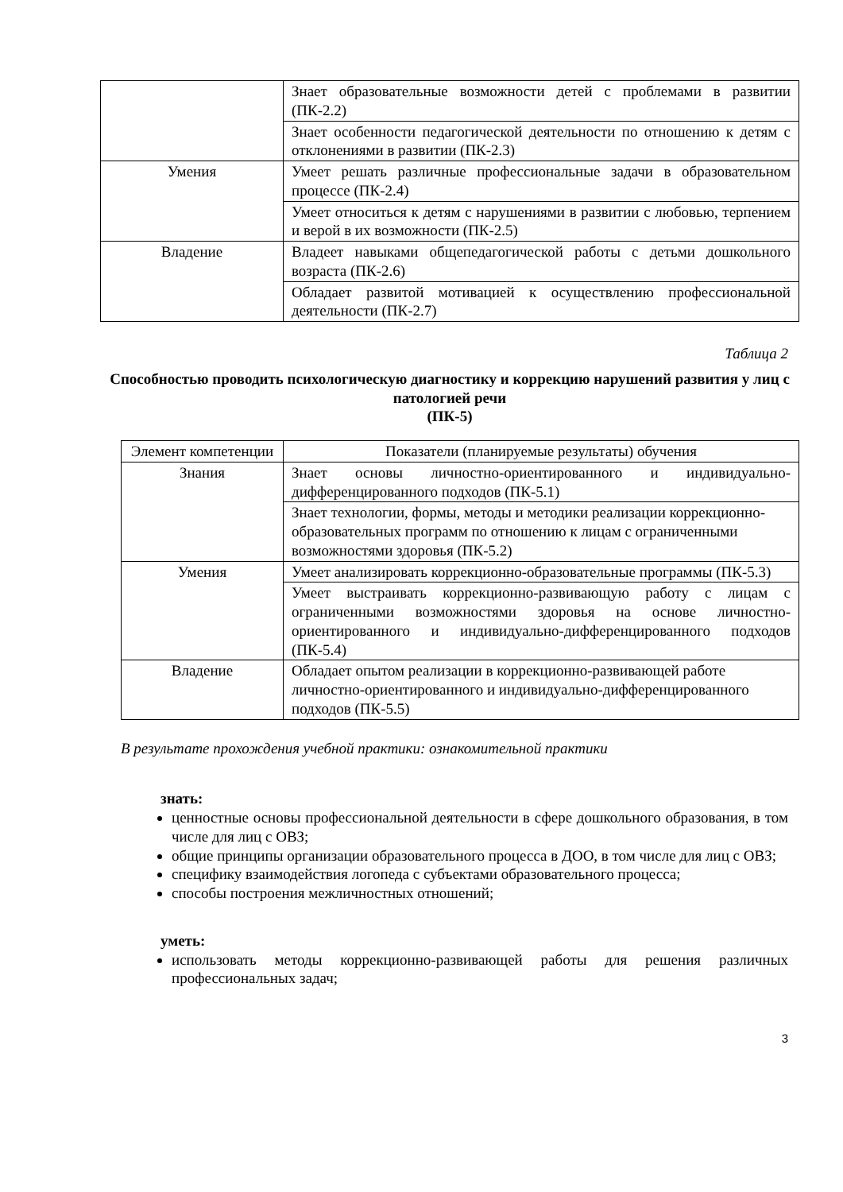| | Знает образовательные возможности детей с проблемами в развитии (ПК-2.2) |
| | Знает особенности педагогической деятельности по отношению к детям с отклонениями в развитии (ПК-2.3) |
| Умения | Умеет решать различные профессиональные задачи в образовательном процессе (ПК-2.4) |
| | Умеет относиться к детям с нарушениями в развитии с любовью, терпением и верой в их возможности (ПК-2.5) |
| Владение | Владеет навыками общепедагогической работы с детьми дошкольного возраста (ПК-2.6) |
| | Обладает развитой мотивацией к осуществлению профессиональной деятельности (ПК-2.7) |
Таблица 2
Способностью проводить психологическую диагностику и коррекцию нарушений развития у лиц с патологией речи
(ПК-5)
| Элемент компетенции | Показатели (планируемые результаты) обучения |
| --- | --- |
| Знания | Знает основы личностно-ориентированного и индивидуально-дифференцированного подходов (ПК-5.1) |
| | Знает технологии, формы, методы и методики реализации коррекционно-образовательных программ по отношению к лицам с ограниченными возможностями здоровья (ПК-5.2) |
| Умения | Умеет анализировать коррекционно-образовательные программы (ПК-5.3) |
| | Умеет выстраивать коррекционно-развивающую работу с лицам с ограниченными возможностями здоровья на основе личностно-ориентированного и индивидуально-дифференцированного подходов (ПК-5.4) |
| Владение | Обладает опытом реализации в коррекционно-развивающей работе личностно-ориентированного и индивидуально-дифференцированного подходов (ПК-5.5) |
В результате прохождения учебной практики: ознакомительной практики
знать:
ценностные основы профессиональной деятельности в сфере дошкольного образования, в том числе для лиц с ОВЗ;
общие принципы организации образовательного процесса в ДОО, в том числе для лиц с ОВЗ;
специфику взаимодействия логопеда с субъектами образовательного процесса;
способы построения межличностных отношений;
уметь:
использовать методы коррекционно-развивающей работы для решения различных профессиональных задач;
3